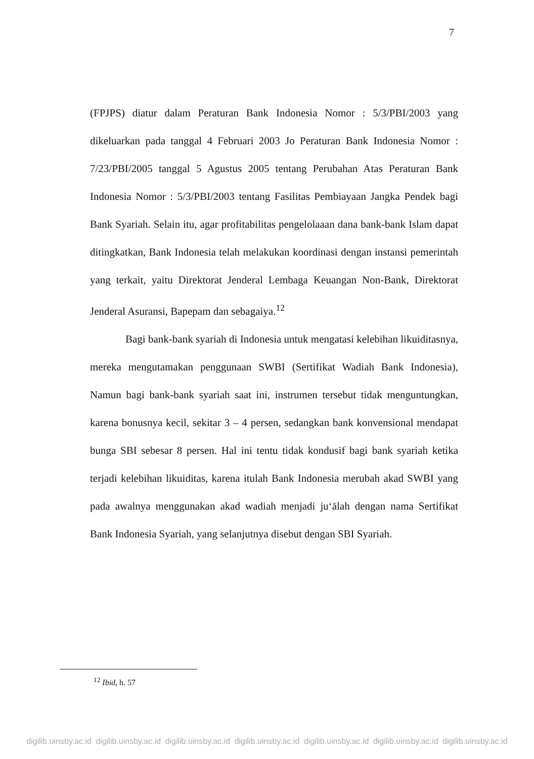7
(FPJPS) diatur dalam Peraturan Bank Indonesia Nomor : 5/3/PBI/2003 yang dikeluarkan pada tanggal 4 Februari 2003 Jo Peraturan Bank Indonesia Nomor : 7/23/PBI/2005 tanggal 5 Agustus 2005 tentang Perubahan Atas Peraturan Bank Indonesia Nomor : 5/3/PBI/2003 tentang Fasilitas Pembiayaan Jangka Pendek bagi Bank Syariah. Selain itu, agar profitabilitas pengelolaaan dana bank-bank Islam dapat ditingkatkan, Bank Indonesia telah melakukan koordinasi dengan instansi pemerintah yang terkait, yaitu Direktorat Jenderal Lembaga Keuangan Non-Bank, Direktorat Jenderal Asuransi, Bapepam dan sebagaiya.<sup>12</sup>
Bagi bank-bank syariah di Indonesia untuk mengatasi kelebihan likuiditasnya, mereka mengutamakan penggunaan SWBI (Sertifikat Wadiah Bank Indonesia), Namun bagi bank-bank syariah saat ini, instrumen tersebut tidak menguntungkan, karena bonusnya kecil, sekitar 3 – 4 persen, sedangkan bank konvensional mendapat bunga SBI sebesar 8 persen. Hal ini tentu tidak kondusif bagi bank syariah ketika terjadi kelebihan likuiditas, karena itulah Bank Indonesia merubah akad SWBI yang pada awalnya menggunakan akad wadiah menjadi ju‘ālah dengan nama Sertifikat Bank Indonesia Syariah, yang selanjutnya disebut dengan SBI Syariah.
<sup>12</sup> Ibid, h. 57
digilib.uinsby.ac.id digilib.uinsby.ac.id digilib.uinsby.ac.id digilib.uinsby.ac.id digilib.uinsby.ac.id digilib.uinsby.ac.id digilib.uinsby.ac.id